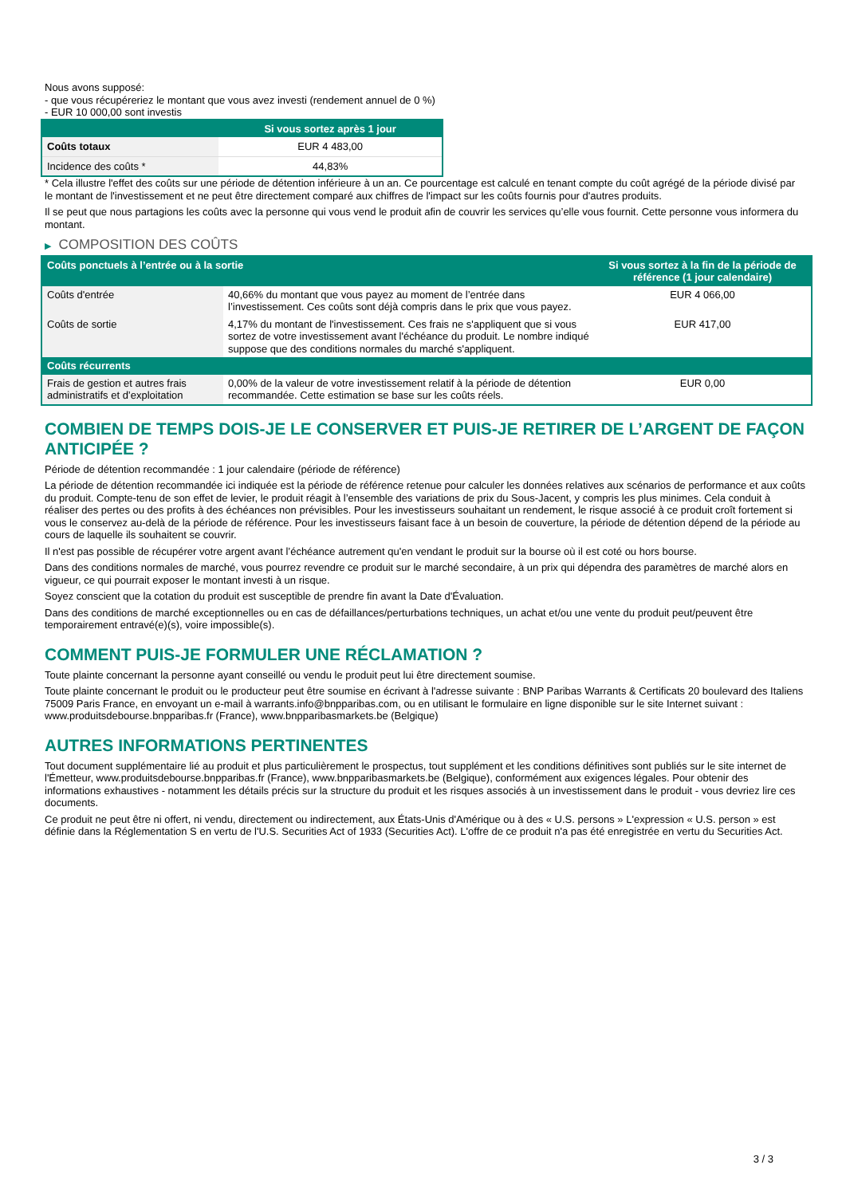Nous avons supposé:
- que vous récupéreriez le montant que vous avez investi (rendement annuel de 0 %)
- EUR 10 000,00 sont investis
| | Si vous sortez après 1 jour |
| --- | --- |
| Coûts totaux | EUR 4 483,00 |
| Incidence des coûts * | 44,83% |
* Cela illustre l'effet des coûts sur une période de détention inférieure à un an. Ce pourcentage est calculé en tenant compte du coût agrégé de la période divisé par le montant de l'investissement et ne peut être directement comparé aux chiffres de l'impact sur les coûts fournis pour d'autres produits.
Il se peut que nous partagions les coûts avec la personne qui vous vend le produit afin de couvrir les services qu’elle vous fournit. Cette personne vous informera du montant.
▶ COMPOSITION DES COÛTS
| Coûts ponctuels à l’entrée ou à la sortie | | Si vous sortez à la fin de la période de référence (1 jour calendaire) |
| --- | --- | --- |
| Coûts d'entrée | 40,66% du montant que vous payez au moment de l’entrée dans l’investissement. Ces coûts sont déjà compris dans le prix que vous payez. | EUR 4 066,00 |
| Coûts de sortie | 4,17% du montant de l'investissement. Ces frais ne s'appliquent que si vous sortez de votre investissement avant l'échéance du produit. Le nombre indiqué suppose que des conditions normales du marché s'appliquent. | EUR 417,00 |
| Coûts récurrents | | |
| Frais de gestion et autres frais administratifs et d’exploitation | 0,00% de la valeur de votre investissement relatif à la période de détention recommandée. Cette estimation se base sur les coûts réels. | EUR 0,00 |
COMBIEN DE TEMPS DOIS-JE LE CONSERVER ET PUIS-JE RETIRER DE L’ARGENT DE FAÇON ANTICIPÉE ?
Période de détention recommandée : 1 jour calendaire (période de référence)
La période de détention recommandée ici indiquée est la période de référence retenue pour calculer les données relatives aux scénarios de performance et aux coûts du produit. Compte-tenu de son effet de levier, le produit réagit à l’ensemble des variations de prix du Sous-Jacent, y compris les plus minimes. Cela conduit à réaliser des pertes ou des profits à des échéances non prévisibles. Pour les investisseurs souhaitant un rendement, le risque associé à ce produit croît fortement si vous le conservez au-delà de la période de référence. Pour les investisseurs faisant face à un besoin de couverture, la période de détention dépend de la période au cours de laquelle ils souhaitent se couvrir.
Il n'est pas possible de récupérer votre argent avant l’échéance autrement qu'en vendant le produit sur la bourse où il est coté ou hors bourse.
Dans des conditions normales de marché, vous pourrez revendre ce produit sur le marché secondaire, à un prix qui dépendra des paramètres de marché alors en vigueur, ce qui pourrait exposer le montant investi à un risque.
Soyez conscient que la cotation du produit est susceptible de prendre fin avant la Date d'Évaluation.
Dans des conditions de marché exceptionnelles ou en cas de défaillances/perturbations techniques, un achat et/ou une vente du produit peut/peuvent être temporairement entravé(e)(s), voire impossible(s).
COMMENT PUIS-JE FORMULER UNE RÉCLAMATION ?
Toute plainte concernant la personne ayant conseillé ou vendu le produit peut lui être directement soumise.
Toute plainte concernant le produit ou le producteur peut être soumise en écrivant à l'adresse suivante : BNP Paribas Warrants & Certificats 20 boulevard des Italiens 75009 Paris France, en envoyant un e-mail à warrants.info@bnpparibas.com, ou en utilisant le formulaire en ligne disponible sur le site Internet suivant : www.produitsdebourse.bnpparibas.fr (France), www.bnpparibasmarkets.be (Belgique)
AUTRES INFORMATIONS PERTINENTES
Tout document supplémentaire lié au produit et plus particulièrement le prospectus, tout supplément et les conditions définitives sont publiés sur le site internet de l'Émetteur, www.produitsdebourse.bnpparibas.fr (France), www.bnpparibasmarkets.be (Belgique), conformément aux exigences légales. Pour obtenir des informations exhaustives - notamment les détails précis sur la structure du produit et les risques associés à un investissement dans le produit - vous devriez lire ces documents.
Ce produit ne peut être ni offert, ni vendu, directement ou indirectement, aux États-Unis d'Amérique ou à des « U.S. persons » L'expression « U.S. person » est définie dans la Réglementation S en vertu de l'U.S. Securities Act of 1933 (Securities Act). L'offre de ce produit n'a pas été enregistrée en vertu du Securities Act.
3 / 3